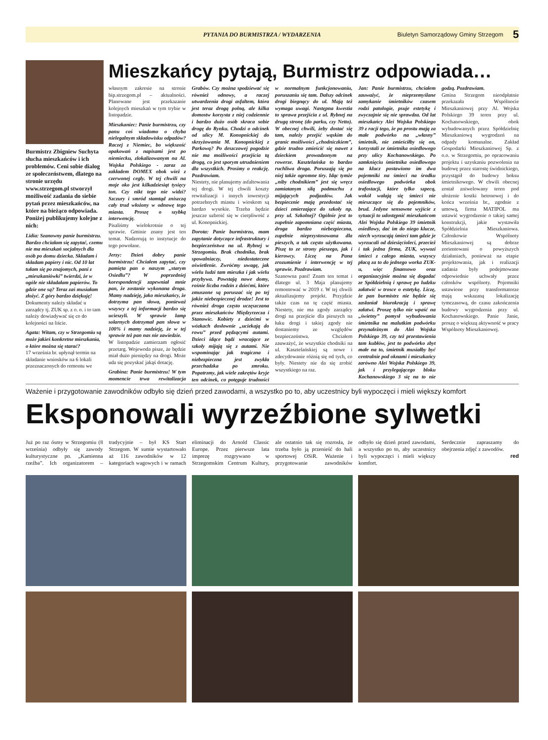PYTANIA DO BURMISTRZA / WYDARZENIA Biuletyn Samorządowy Gminy Strzegom 5
Burmistrz Zbigniew Suchyta słucha mieszkańców i ich problemów. Ceni sobie dialog ze społeczeństwem, dlatego na stronie urzędu www.strzegom.pl stworzył możliwość zadania do siebie pytań przez mieszkańców, na które na bieżąco odpowiada. Poniżej publikujemy kolejne z nich:
Lidia: Szanowny panie burmistrzu. Bardzo chciałam się zapytać, czemu nie ma mieszkań socjalnych dla osób po domu dziecka. Składam i składam papiery i nic. Od 10 lat tułam się po znajomych, pani z „mieszkaniówki” twierdzi, że w ogóle nie składałam papierów. To gdzie one są? Teraz zaś musiałam złożyć. Z góry bardzo dziękuję!
Dokumenty należy składać u zarządcy tj. ZUK sp. z o. o. i to tam należy dowiadywać się co do kolejności na liście.
Agata: Witam, czy w Strzegomiu są może jakieś konkretne mieszkania, o które można się starać?
17 września br. upłynął termin na składanie wniosków na 6 lokali przeznaczonych do remontu we
Mieszkańcy pytają, Burmistrz odpowiada…
własnym zakresie na stronie bip.strzegom.pl – aktualności. Planowane jest przekazanie kolejnych mieszkań w tym trybie w listopadzie.
Mieszkaniec: Panie burmistrzu, czy panu coś wiadomo o chyba nielegalnym składowisku odpadów? Raczej z Niemiec, bo większość opakowań z napisami jest po niemiecku, zlokalizowanym na Al. Wojska Polskiego - zaraz za zakładem DOMEX obok wież z czerwonej cegły. W tej chwili na moje oko jest kilkadziesiąt tysięcy ton. Czy nikt tego nie widzi? Szczury i smród stamtąd zniszczą cały trud włożony w odnowę tego miasta. Proszę o szybką interwencję.
Pisaliśmy wielokrotnie o tej sprawie. Gminie znany jest ten temat. Nadzorują to instytucje do tego powołane.
Jerzy: Dzień dobry panie burmistrzu! Chciałem zapytać, czy pamięta pan o naszym „starym Osiedlu”? W poprzedniej korespondencji zapewniał mnie pan, że zostanie wykonana droga. Mamy nadzieję, jako mieszkańcy, że dotrzyma pan słowa, ponieważ wszyscy z tej informacji bardzo się ucieszyli. W sprawie lamp solarnych dotrzymał pan słowa w 100% i mamy nadzieję, że w tej sprawie też pan nas nie zawiedzie.
W listopadzie zamierzam ogłosić przetarg. Wojewoda pisze, że będzie miał dużo pieniędzy na drogi. Może uda się pozyskać jakąś dotację.
Grabina: Panie burmistrzu! W tym momencie trwa rewitalizacja Grabów. Czy można spodziewać się również odnowy, a raczej utwardzenia drogi asfaltem, która jest teraz drogą polną, ale kilka domostw korzysta z niej codziennie i bardzo dużo osób skraca sobie drogę do Rynku. Chodzi o odcinek od ulicy M. Konopnickiej do skrzyżowania M. Konopnickiej z Parkową? Po deszczowej pogodzie nie ma możliwości przejścia tą drogą, co jest sporym utrudnieniem dla wszystkich. Prosimy o reakcję. Pozdrawiam.
Niestety, nie planujemy asfaltowania tej drogi. W tej chwili koszty rewitalizacji i innych inwestycji potrzebnych miastu i wioskom są bardzo wysokie. Trzeba będzie jeszcze uzbroić się w cierpliwość z ul. Konopnickiej.
Dorota: Panie burmistrzu, mam zapytanie dotyczące infrastruktury i bezpieczeństwa na ul. Rybnej w Strzegomiu. Brak chodnika, brak spowalniaczy, niedostateczne oświetlenie. Zwróćmy uwagę, jak wielu ludzi tam mieszka i jak wielu przybywa. Powstają nowe domy, rośnie liczba rodzin z dziećmi, które zmuszone są poruszać się po tej jakże niebezpiecznej drodze! Jest to również droga często uczęszczana przez mieszkańców Międzyrzecza i Stanowic. Kobiety z dziećmi w wózkach dosłownie „uciekają do rowu” przed pędzącymi autami. Dzieci idące bądź wracające ze szkoły mijają się z autami. Nie wspominając jak tragiczna i niebezpieczna jest zwykła przechadzka po zmroku. Popatrzmy, jak wiele zakrętów kryje ten odcinek, co potęguje trudności w normalnym funkcjonowaniu, poruszaniu się tam. Dalszy odcinek drogi biegnący do ul. Mają też wymaga uwagi. Następna kwestia to sprawa przejścia z ul. Rybnej na drugą stronę (do parku, czy Netto). W obecnej chwili, żeby dostać się tam, należy przejść wąskim do granic możliwości „chodniczkiem”, gdzie trudno zmieścić się nawet z dzieckiem prowadzonym na rowerze. Kasztelańska to bardzo ruchliwa droga. Poruszają się po niej także ogromne tiry. Idąc tymże „niby chodnikiem” jest się wręcz zamiatanym siłą podmuchu z mijających podjazdów. Jak bezpiecznie mają przedostać się dzieci zmierzające do szkoły np. przy ul. Szkolnej? Ogólnie jest to zupełnie zapomniana część miasta, droga bardzo niebezpieczna, zupełnie nieprzystosowana dla pieszych, a tak często użytkowana. Piszę to ze strony pieszego, jak i kierowcy. Liczę na Pana zrozumienie i interwencję w tej sprawie. Pozdrawiam.
Szanowna pani! Znam ten temat i dlatego ul. 3 Maja planujemy remontować w 2019 r. W tej chwili aktualizujemy projekt. Przyjdzie także czas na tę część miasta. Niestety, nie ma zgody zarządcy drogi na przejście dla pieszych na łuku drogi i takiej zgody nie dostaniemy ze względów bezpieczeństwa. Chciałem zauważyć, że wszystkie chodniki na ul. Kasztelańskiej są nowe i zdecydowanie różnią się od tych, co były. Niestety nie da się zrobić wszystkiego na raz.
Jan: Panie burmistrzu, chciałem zauważyć, że nieprzemyślane zamykanie śmietników czasem rodzi patologie, psuje estetykę i zwyczajnie się nie sprawdza. Od lat mieszkańcy Alei Wojska Polskiego 39 z racji tego, że po prostu mają za małe podwórko na „własny” śmietnik, nie zmieściłby się on, korzystali ze śmietnika osiedlowego przy ulicy Kochanowskiego. Po zamknięciu śmietnika osiedlowego na klucz postawiono im dwa pojemniki na śmieci na środku osiedlowego podwórka obok trafostacji, które tylko szpecą, wokół walają się śmieci nie mieszczące się do pojemników, brud. Jedyne sensowne wyjście z sytuacji to udostępnić mieszkańcom Alei Wojska Polskiego 39 śmietnik osiedlowy, dać im do niego klucze, niech wyrzucają śmieci tam gdzie je wyrzucali od dziesięcioleci, przecież i tak jedna firma, ZUK, wywozi śmieci z całego miasta, wszyscy płacą za to do jednego worka ZUK-u, więc finansowo oraz organizacyjnie można się dogadać ze Spółdzielnią i sprawę po ludzku załatwić w trosce o estetykę. Liczę, że pan burmistrz nie będzie się zasłaniał biurokracją i sprawę załatwi. Proszę tylko nie wpaść na „świetny” pomysł wybudowania śmietnika na malutkim podwórku przynależnym do Alei Wojska Polskiego 39, czy też przestawienia tam kubłów, jest to podwórko zbyt małe na to, śmietnik musiałby być centralnie pod oknami i mieszkańcy zarówno Alei Wojska Polskiego 39, jak i przylegającego bloku Kochanowskiego 3 się na to nie godzą. Pozdrawiam.
Gmina Strzegom nieodpłatnie przekazała Wspólnocie Mieszkaniowej przy Al. Wojska Polskiego 39 teren przy ul. Kochanowskiego, obok wybudowanych przez Spółdzielnię Mieszkaniową wygrodzeń na odpady komunalne. Zakład Gospodarki Mieszkaniowej Sp. z o.o. w Strzegomiu, po opracowaniu projektu i uzyskaniu pozwolenia na budowę przez starostę świdnickiego, przystąpił do budowy boksu śmietnikowego. W chwili obecnej został zniwelowany teren pod ułożenie kostki betonowej i do końca września br., zgodnie z umową, firma MATIPOL ma ustawić wygrodzenie o takiej samej konstrukcji, jakie wystawiła Spółdzielnia Mieszkaniowa. Członkowie Wspólnoty Mieszkaniowej są dobrze zorientowani o powyższych działaniach, ponieważ na etapie projektowania, jak i realizacji zadania były podejmowane odpowiednie uchwały przez członków wspólnoty. Pojemniki ustawione przy transformatorze mają wskazaną lokalizację tymczasową, do czasu zakończenia budowy wygrodzenia przy ul. Kochanowskiego. Panie Janie, proszę o większą aktywność w pracy Wspólnoty Mieszkaniowej.
Ważenie i przygotowanie zawodników odbyło się dzień przed zawodami, a wszystko po to, aby uczestnicy byli wypoczęci i mieli większy komfort
Eksponowali wyrzeźbione sylwetki
Już po raz ósmy w Strzegomiu (8 września) odbyły się zawody kulturystyczne pn. „Kamienna rzeźba”. Ich organizatorem – tradycyjnie – był KS Start Strzegom. W sumie wystartowało aż 116 zawodników w 12 kategoriach wagowych i w ramach eliminacji do Arnold Classic Europe. Przez pierwsze lata imprezę rozgrywano w Strzegomskim Centrum Kultury, ale ostatnio tak się rozrosła, że trzeba było ją przenieść do hali sportowej OSiR. Ważenie i przygotowanie zawodników odbyło się dzień przed zawodami, a wszystko po to, aby uczestnicy byli wypoczęci i mieli większy komfort.
Serdecznie zapraszamy do obejrzenia zdjęć z zawodów.
red